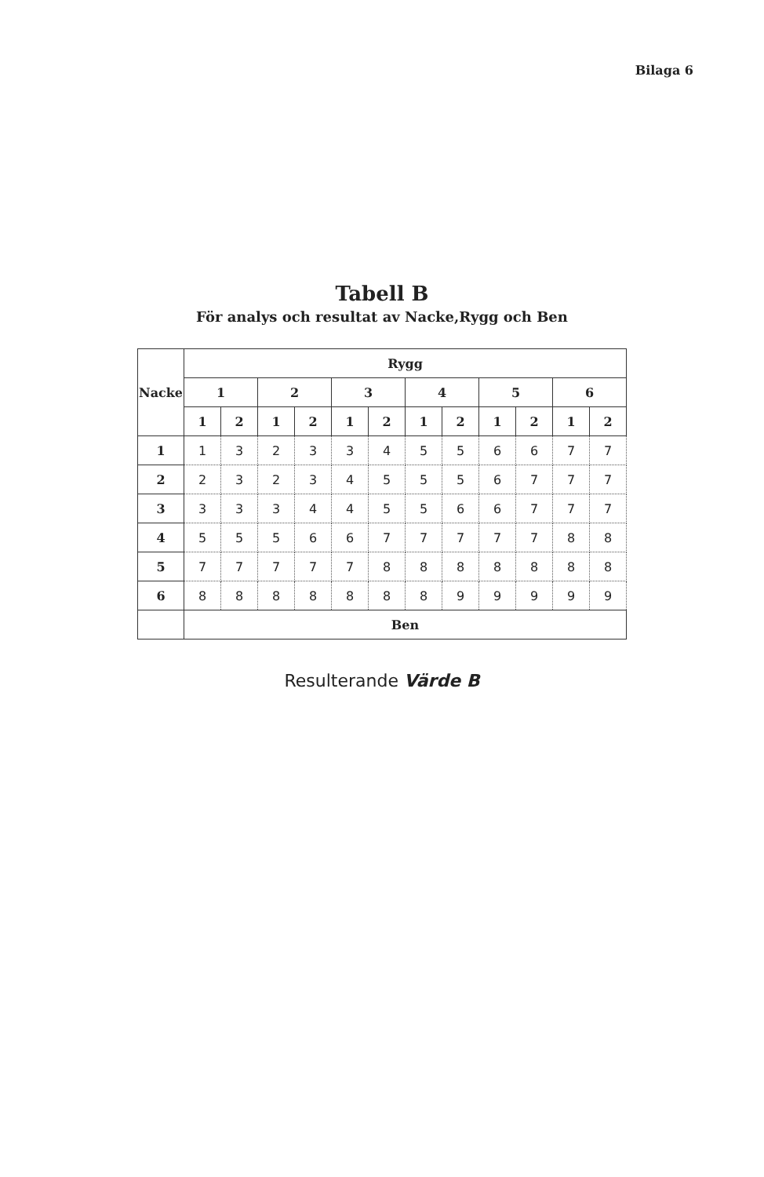Bilaga 6
Tabell B
För analys och resultat av Nacke,Rygg och Ben
| Nacke | Rygg | | | | | | | | | | | |
| --- | --- | --- | --- | --- | --- | --- | --- | --- | --- | --- | --- | --- |
| | 1 | | 2 | | 3 | | 4 | | 5 | | 6 | |
| | 1 | 2 | 1 | 2 | 1 | 2 | 1 | 2 | 1 | 2 | 1 | 2 |
| 1 | 1 | 3 | 2 | 3 | 3 | 4 | 5 | 5 | 6 | 6 | 7 | 7 |
| 2 | 2 | 3 | 2 | 3 | 4 | 5 | 5 | 5 | 6 | 7 | 7 | 7 |
| 3 | 3 | 3 | 3 | 4 | 4 | 5 | 5 | 6 | 6 | 7 | 7 | 7 |
| 4 | 5 | 5 | 5 | 6 | 6 | 7 | 7 | 7 | 7 | 7 | 8 | 8 |
| 5 | 7 | 7 | 7 | 7 | 7 | 8 | 8 | 8 | 8 | 8 | 8 | 8 |
| 6 | 8 | 8 | 8 | 8 | 8 | 8 | 8 | 9 | 9 | 9 | 9 | 9 |
| | Ben | | | | | | | | | | | |
Resulterande Värde B